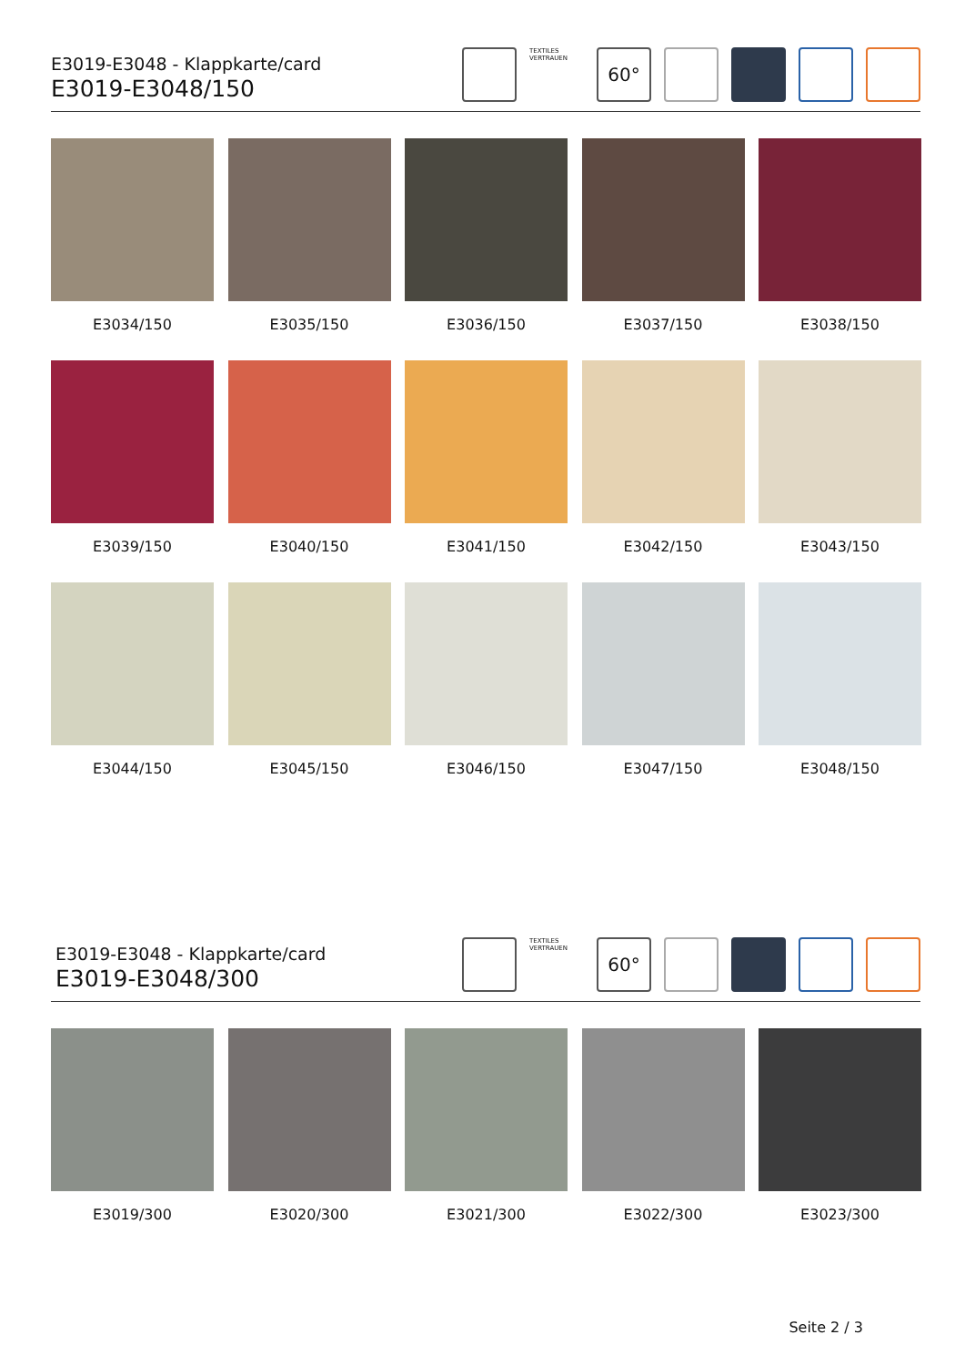E3019-E3048 - Klappkarte/card
E3019-E3048/150
TEXTILES VERTRAUEN
60°
E3034/150
E3035/150
E3036/150
E3037/150
E3038/150
E3039/150
E3040/150
E3041/150
E3042/150
E3043/150
E3044/150
E3045/150
E3046/150
E3047/150
E3048/150
E3019-E3048 - Klappkarte/card
E3019-E3048/300
TEXTILES VERTRAUEN
60°
E3019/300
E3020/300
E3021/300
E3022/300
E3023/300
Seite 2 / 3